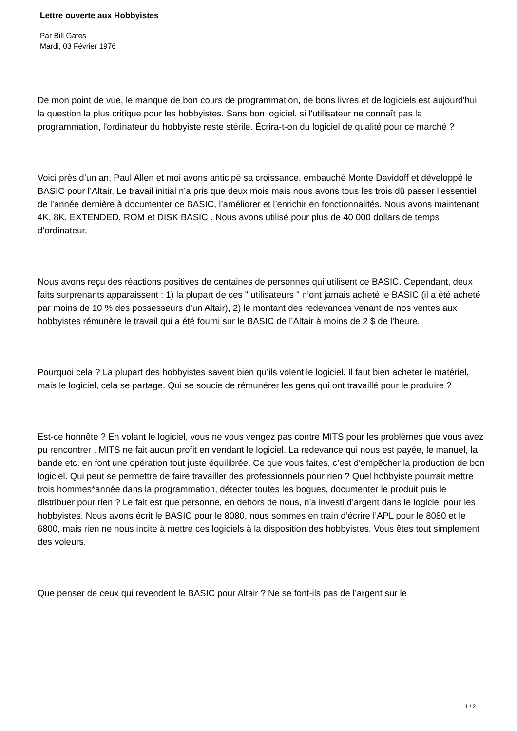Lettre ouverte aux Hobbyistes
Par Bill Gates
Mardi, 03 Février 1976
De mon point de vue, le manque de bon cours de programmation, de bons livres et de logiciels est aujourd'hui la question la plus critique pour les hobbyistes. Sans bon logiciel, si l'utilisateur ne connaît pas la programmation, l'ordinateur du hobbyiste reste stérile. Écrira-t-on du logiciel de qualité pour ce marché ?
Voici près d’un an, Paul Allen et moi avons anticipé sa croissance, embauché Monte Davidoff et développé le BASIC pour l’Altair. Le travail initial n’a pris que deux mois mais nous avons tous les trois dû passer l’essentiel de l’année dernière à documenter ce BASIC, l’améliorer et l’enrichir en fonctionnalités. Nous avons maintenant 4K, 8K, EXTENDED, ROM et DISK BASIC . Nous avons utilisé pour plus de 40 000 dollars de temps d’ordinateur.
Nous avons reçu des réactions positives de centaines de personnes qui utilisent ce BASIC. Cependant, deux faits surprenants apparaissent : 1) la plupart de ces " utilisateurs " n’ont jamais acheté le BASIC (il a été acheté par moins de 10 % des possesseurs d’un Altair), 2) le montant des redevances venant de nos ventes aux hobbyistes rémunère le travail qui a été fourni sur le BASIC de l’Altair à moins de 2 $ de l’heure.
Pourquoi cela ? La plupart des hobbyistes savent bien qu’ils volent le logiciel. Il faut bien acheter le matériel, mais le logiciel, cela se partage. Qui se soucie de rémunérer les gens qui ont travaillé pour le produire ?
Est-ce honnête ? En volant le logiciel, vous ne vous vengez pas contre MITS pour les problèmes que vous avez pu rencontrer . MITS ne fait aucun profit en vendant le logiciel. La redevance qui nous est payée, le manuel, la bande etc. en font une opération tout juste équilibrée. Ce que vous faites, c’est d'empêcher la production de bon logiciel. Qui peut se permettre de faire travailler des professionnels pour rien ? Quel hobbyiste pourrait mettre trois hommes*année dans la programmation, détecter toutes les bogues, documenter le produit puis le distribuer pour rien ? Le fait est que personne, en dehors de nous, n’a investi d’argent dans le logiciel pour les hobbyistes. Nous avons écrit le BASIC pour le 8080, nous sommes en train d’écrire l’APL pour le 8080 et le 6800, mais rien ne nous incite à mettre ces logiciels à la disposition des hobbyistes. Vous êtes tout simplement des voleurs.
Que penser de ceux qui revendent le BASIC pour Altair ? Ne se font-ils pas de l’argent sur le
1 / 2